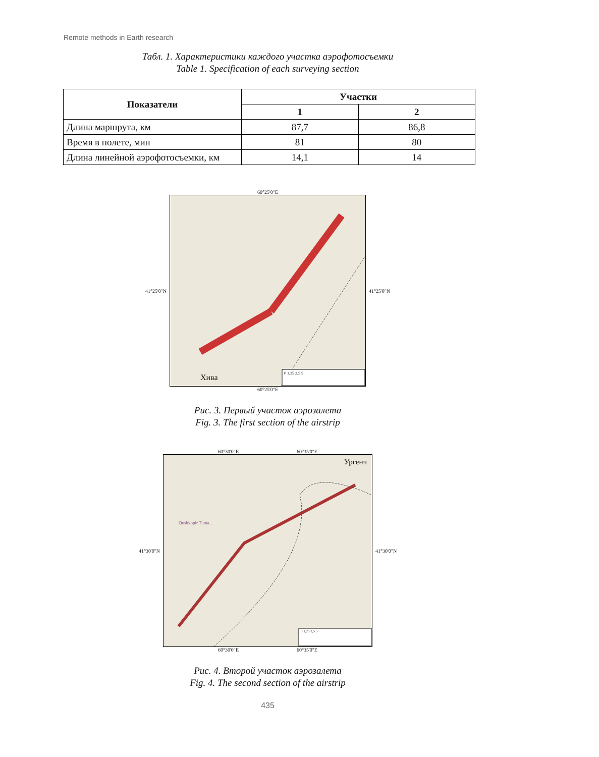Remote methods in Earth research
Табл. 1. Характеристики каждого участка аэрофотосъемки
Table 1. Specification of each surveying section
| Показатели | Участки | |
| --- | --- | --- |
| | 1 | 2 |
| Длина маршрута, км | 87,7 | 86,8 |
| Время в полете, мин | 81 | 80 |
| Длина линейной аэрофотосъемки, км | 14,1 | 14 |
60°25'0"E
41°25'0"N
0 1,25 2,5 5
Хива
41°25'0"N
60°25'0"E
Рис. 3. Первый участок аэрозалета
Fig. 3. The first section of the airstrip
60°30'0"E 60°35'0"E
41°30'0"N
Ургенч
0 1,25 2,5 5
Qoshkopir Tuma...
41°30'0"N
60°30'0"E 60°35'0"E
Рис. 4. Второй участок аэрозалета
Fig. 4. The second section of the airstrip
435